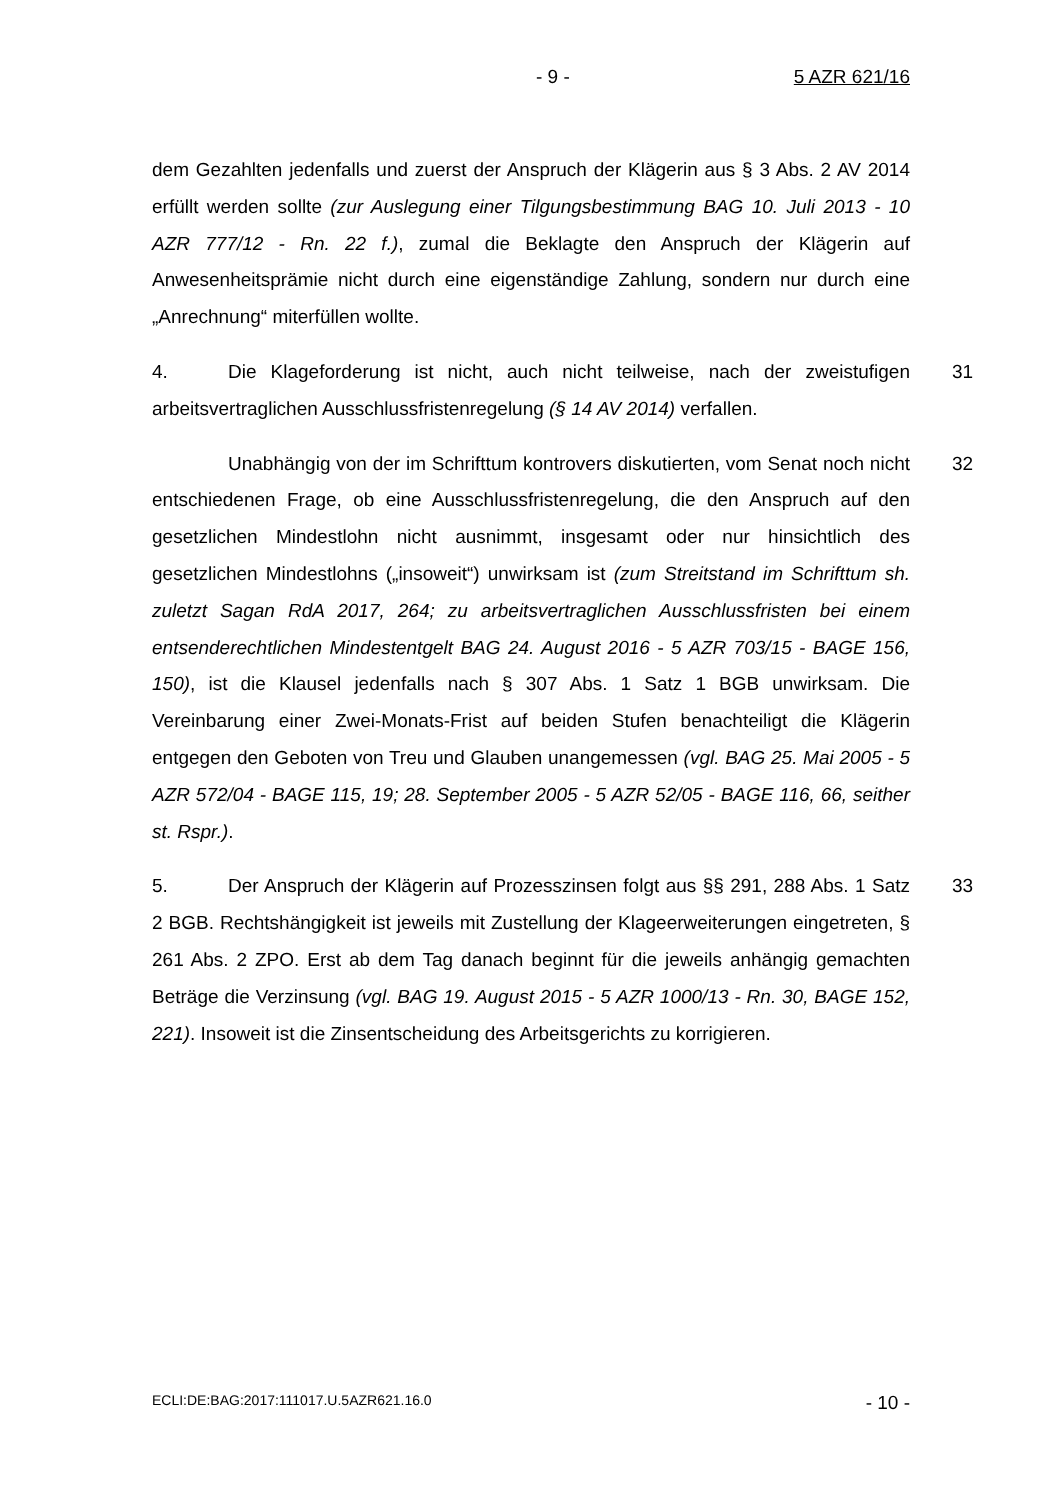- 9 - 5 AZR 621/16
dem Gezahlten jedenfalls und zuerst der Anspruch der Klägerin aus § 3 Abs. 2 AV 2014 erfüllt werden sollte (zur Auslegung einer Tilgungsbestimmung BAG 10. Juli 2013 - 10 AZR 777/12 - Rn. 22 f.), zumal die Beklagte den Anspruch der Klägerin auf Anwesenheitsprämie nicht durch eine eigenständige Zahlung, sondern nur durch eine „Anrechnung“ miterfüllen wollte.
31 4. Die Klageforderung ist nicht, auch nicht teilweise, nach der zweistufigen arbeitsvertraglichen Ausschlussfristenregelung (§ 14 AV 2014) verfallen.
32 Unabhängig von der im Schrifttum kontrovers diskutierten, vom Senat noch nicht entschiedenen Frage, ob eine Ausschlussfristenregelung, die den Anspruch auf den gesetzlichen Mindestlohn nicht ausnimmt, insgesamt oder nur hinsichtlich des gesetzlichen Mindestlohns („insoweit“) unwirksam ist (zum Streitstand im Schrifttum sh. zuletzt Sagan RdA 2017, 264; zu arbeitsvertraglichen Ausschlussfristen bei einem entsenderechtlichen Mindestentgelt BAG 24. August 2016 - 5 AZR 703/15 - BAGE 156, 150), ist die Klausel jedenfalls nach § 307 Abs. 1 Satz 1 BGB unwirksam. Die Vereinbarung einer Zwei-Monats-Frist auf beiden Stufen benachteiligt die Klägerin entgegen den Geboten von Treu und Glauben unangemessen (vgl. BAG 25. Mai 2005 - 5 AZR 572/04 - BAGE 115, 19; 28. September 2005 - 5 AZR 52/05 - BAGE 116, 66, seither st. Rspr.).
33 5. Der Anspruch der Klägerin auf Prozesszinsen folgt aus §§ 291, 288 Abs. 1 Satz 2 BGB. Rechtshängigkeit ist jeweils mit Zustellung der Klageerweiterungen eingetreten, § 261 Abs. 2 ZPO. Erst ab dem Tag danach beginnt für die jeweils anhängig gemachten Beträge die Verzinsung (vgl. BAG 19. August 2015 - 5 AZR 1000/13 - Rn. 30, BAGE 152, 221). Insoweit ist die Zinsentscheidung des Arbeitsgerichts zu korrigieren.
ECLI:DE:BAG:2017:111017.U.5AZR621.16.0 - 10 -